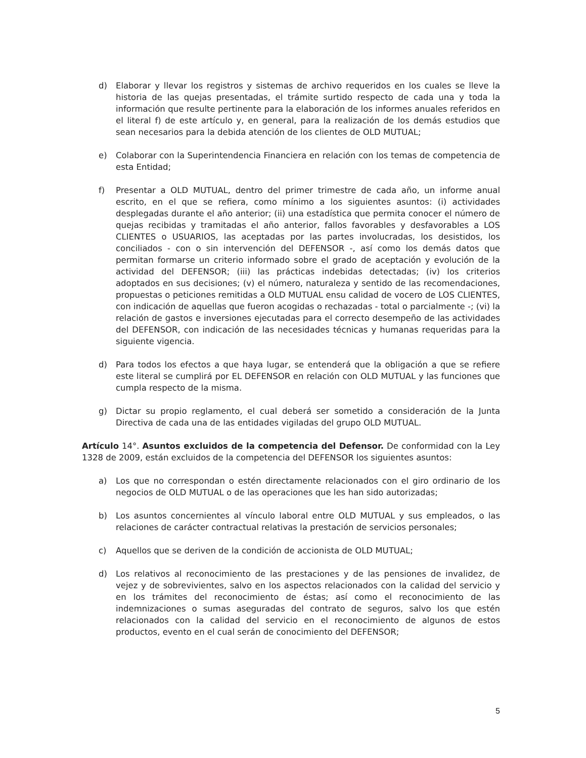d) Elaborar y llevar los registros y sistemas de archivo requeridos en los cuales se lleve la historia de las quejas presentadas, el trámite surtido respecto de cada una y toda la información que resulte pertinente para la elaboración de los informes anuales referidos en el literal f) de este artículo y, en general, para la realización de los demás estudios que sean necesarios para la debida atención de los clientes de OLD MUTUAL;
e) Colaborar con la Superintendencia Financiera en relación con los temas de competencia de esta Entidad;
f) Presentar a OLD MUTUAL, dentro del primer trimestre de cada año, un informe anual escrito, en el que se refiera, como mínimo a los siguientes asuntos: (i) actividades desplegadas durante el año anterior; (ii) una estadística que permita conocer el número de quejas recibidas y tramitadas el año anterior, fallos favorables y desfavorables a LOS CLIENTES o USUARIOS, las aceptadas por las partes involucradas, los desistidos, los conciliados - con o sin intervención del DEFENSOR -, así como los demás datos que permitan formarse un criterio informado sobre el grado de aceptación y evolución de la actividad del DEFENSOR; (iii) las prácticas indebidas detectadas; (iv) los criterios adoptados en sus decisiones; (v) el número, naturaleza y sentido de las recomendaciones, propuestas o peticiones remitidas a OLD MUTUAL ensu calidad de vocero de LOS CLIENTES, con indicación de aquellas que fueron acogidas o rechazadas - total o parcialmente -; (vi) la relación de gastos e inversiones ejecutadas para el correcto desempeño de las actividades del DEFENSOR, con indicación de las necesidades técnicas y humanas requeridas para la siguiente vigencia.
d) Para todos los efectos a que haya lugar, se entenderá que la obligación a que se refiere este literal se cumplirá por EL DEFENSOR en relación con OLD MUTUAL y las funciones que cumpla respecto de la misma.
g) Dictar su propio reglamento, el cual deberá ser sometido a consideración de la Junta Directiva de cada una de las entidades vigiladas del grupo OLD MUTUAL.
Artículo 14°. Asuntos excluidos de la competencia del Defensor. De conformidad con la Ley 1328 de 2009, están excluidos de la competencia del DEFENSOR los siguientes asuntos:
a) Los que no correspondan o estén directamente relacionados con el giro ordinario de los negocios de OLD MUTUAL o de las operaciones que les han sido autorizadas;
b) Los asuntos concernientes al vínculo laboral entre OLD MUTUAL y sus empleados, o las relaciones de carácter contractual relativas la prestación de servicios personales;
c) Aquellos que se deriven de la condición de accionista de OLD MUTUAL;
d) Los relativos al reconocimiento de las prestaciones y de las pensiones de invalidez, de vejez y de sobrevivientes, salvo en los aspectos relacionados con la calidad del servicio y en los trámites del reconocimiento de éstas; así como el reconocimiento de las indemnizaciones o sumas aseguradas del contrato de seguros, salvo los que estén relacionados con la calidad del servicio en el reconocimiento de algunos de estos productos, evento en el cual serán de conocimiento del DEFENSOR;
5